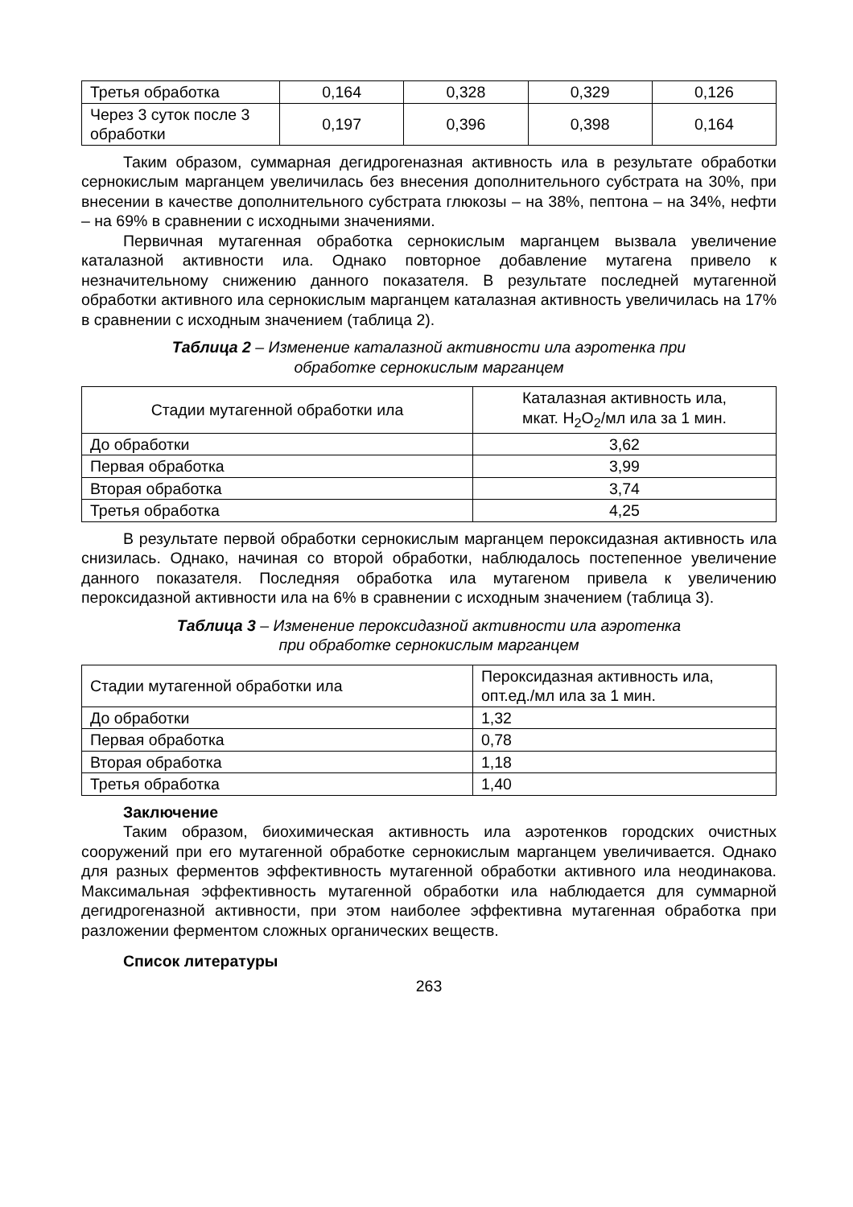| Третья обработка | 0,164 | 0,328 | 0,329 | 0,126 |
| Через 3 суток после 3 обработки | 0,197 | 0,396 | 0,398 | 0,164 |
Таким образом, суммарная дегидрогеназная активность ила в результате обработки сернокислым марганцем увеличилась без внесения дополнительного субстрата на 30%, при внесении в качестве дополнительного субстрата глюкозы – на 38%, пептона – на 34%, нефти – на 69% в сравнении с исходными значениями.
Первичная мутагенная обработка сернокислым марганцем вызвала увеличение каталазной активности ила. Однако повторное добавление мутагена привело к незначительному снижению данного показателя. В результате последней мутагенной обработки активного ила сернокислым марганцем каталазная активность увеличилась на 17% в сравнении с исходным значением (таблица 2).
Таблица 2 – Изменение каталазной активности ила аэротенка при
обработке сернокислым марганцем
| Стадии мутагенной обработки ила | Каталазная активность ила, мкат. H<sub>2</sub>O<sub>2</sub>/мл ила за 1 мин. |
| --- | --- |
| До обработки | 3,62 |
| Первая обработка | 3,99 |
| Вторая обработка | 3,74 |
| Третья обработка | 4,25 |
В результате первой обработки сернокислым марганцем пероксидазная активность ила снизилась. Однако, начиная со второй обработки, наблюдалось постепенное увеличение данного показателя. Последняя обработка ила мутагеном привела к увеличению пероксидазной активности ила на 6% в сравнении с исходным значением (таблица 3).
Таблица 3 – Изменение пероксидазной активности ила аэротенка
при обработке сернокислым марганцем
| Стадии мутагенной обработки ила | Пероксидазная активность ила, опт.ед./мл ила за 1 мин. |
| До обработки | 1,32 |
| Первая обработка | 0,78 |
| Вторая обработка | 1,18 |
| Третья обработка | 1,40 |
Заключение
Таким образом, биохимическая активность ила аэротенков городских очистных сооружений при его мутагенной обработке сернокислым марганцем увеличивается. Однако для разных ферментов эффективность мутагенной обработки активного ила неодинакова. Максимальная эффективность мутагенной обработки ила наблюдается для суммарной дегидрогеназной активности, при этом наиболее эффективна мутагенная обработка при разложении ферментом сложных органических веществ.
Список литературы
263